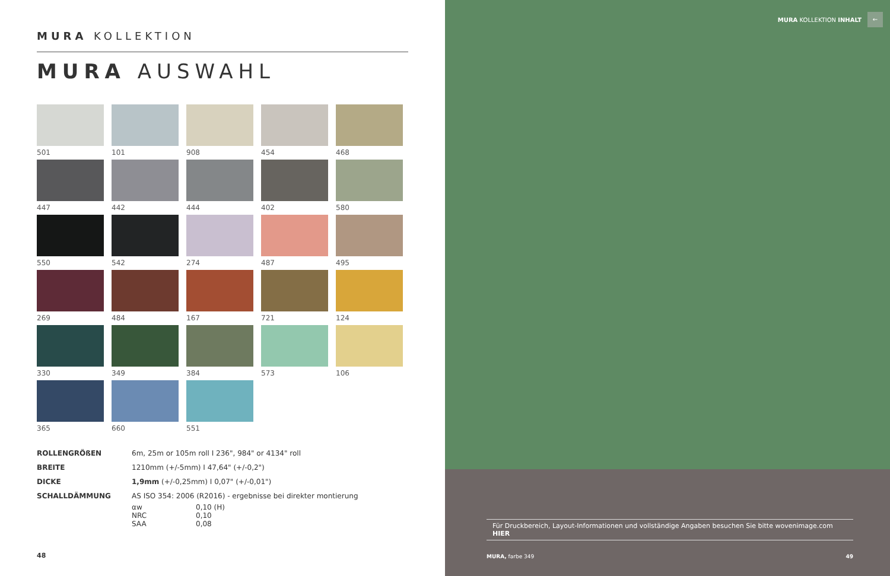MURA KOLLEKTION
MURA AUSWAHL
501
101
908
454
468
447
442
444
402
580
550
542
274
487
495
269
484
167
721
124
330
349
384
573
106
365
660
551
| ROLLENGRÖßEN | 6m, 25m or 105m roll I 236", 984" or 4134" roll | |
| BREITE | 1210mm (+/-5mm) I 47,64" (+/-0,2") | |
| DICKE | 1,9mm (+/-0,25mm) I 0,07" (+/-0,01") | |
| SCHALLDÄMMUNG | AS ISO 354: 2006 (R2016) - ergebnisse bei direkter montierung | |
| | αw | 0,10 (H) |
| | NRC | 0,10 |
| | SAA | 0,08 |
48
MURA KOLLEKTION INHALT ←
Für Druckbereich, Layout-Informationen und vollständige Angaben besuchen Sie bitte wovenimage.com HIER
MURA, farbe 349 49